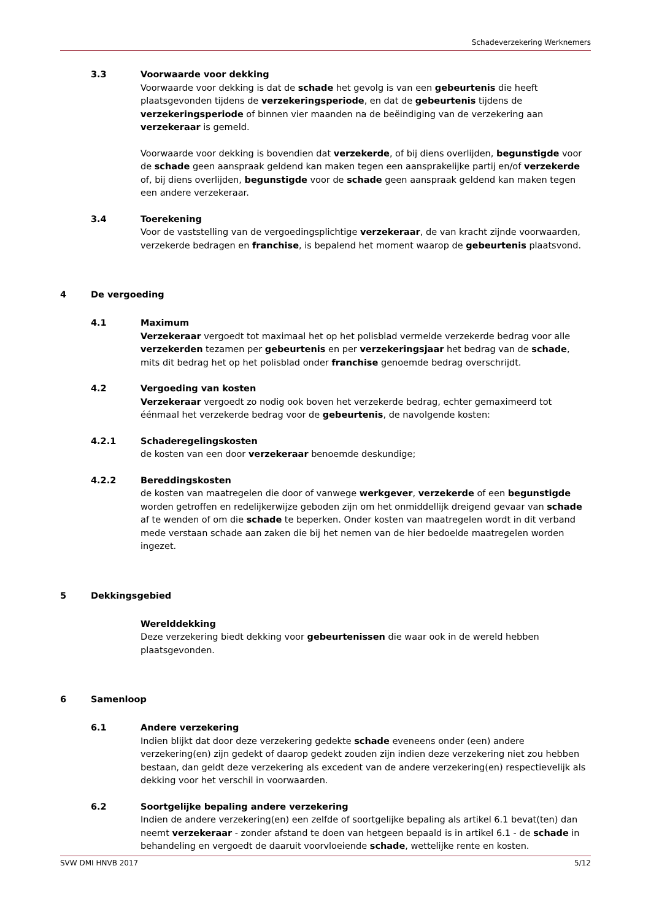Schadeverzekering Werknemers
3.3 Voorwaarde voor dekking
Voorwaarde voor dekking is dat de schade het gevolg is van een gebeurtenis die heeft plaatsgevonden tijdens de verzekeringsperiode, en dat de gebeurtenis tijdens de verzekeringsperiode of binnen vier maanden na de beëindiging van de verzekering aan verzekeraar is gemeld.
Voorwaarde voor dekking is bovendien dat verzekerde, of bij diens overlijden, begunstigde voor de schade geen aanspraak geldend kan maken tegen een aansprakelijke partij en/of verzekerde of, bij diens overlijden, begunstigde voor de schade geen aanspraak geldend kan maken tegen een andere verzekeraar.
3.4 Toerekening
Voor de vaststelling van de vergoedingsplichtige verzekeraar, de van kracht zijnde voorwaarden, verzekerde bedragen en franchise, is bepalend het moment waarop de gebeurtenis plaatsvond.
4 De vergoeding
4.1 Maximum
Verzekeraar vergoedt tot maximaal het op het polisblad vermelde verzekerde bedrag voor alle verzekerden tezamen per gebeurtenis en per verzekeringsjaar het bedrag van de schade, mits dit bedrag het op het polisblad onder franchise genoemde bedrag overschrijdt.
4.2 Vergoeding van kosten
Verzekeraar vergoedt zo nodig ook boven het verzekerde bedrag, echter gemaximeerd tot éénmaal het verzekerde bedrag voor de gebeurtenis, de navolgende kosten:
4.2.1 Schaderegelingskosten
de kosten van een door verzekeraar benoemde deskundige;
4.2.2 Bereddingskosten
de kosten van maatregelen die door of vanwege werkgever, verzekerde of een begunstigde worden getroffen en redelijkerwijze geboden zijn om het onmiddellijk dreigend gevaar van schade af te wenden of om die schade te beperken. Onder kosten van maatregelen wordt in dit verband mede verstaan schade aan zaken die bij het nemen van de hier bedoelde maatregelen worden ingezet.
5 Dekkingsgebied
Werelddekking
Deze verzekering biedt dekking voor gebeurtenissen die waar ook in de wereld hebben plaatsgevonden.
6 Samenloop
6.1 Andere verzekering
Indien blijkt dat door deze verzekering gedekte schade eveneens onder (een) andere verzekering(en) zijn gedekt of daarop gedekt zouden zijn indien deze verzekering niet zou hebben bestaan, dan geldt deze verzekering als excedent van de andere verzekering(en) respectievelijk als dekking voor het verschil in voorwaarden.
6.2 Soortgelijke bepaling andere verzekering
Indien de andere verzekering(en) een zelfde of soortgelijke bepaling als artikel 6.1 bevat(ten) dan neemt verzekeraar - zonder afstand te doen van hetgeen bepaald is in artikel 6.1 - de schade in behandeling en vergoedt de daaruit voorvloeiende schade, wettelijke rente en kosten.
SVW DMI HNVB 2017 5/12